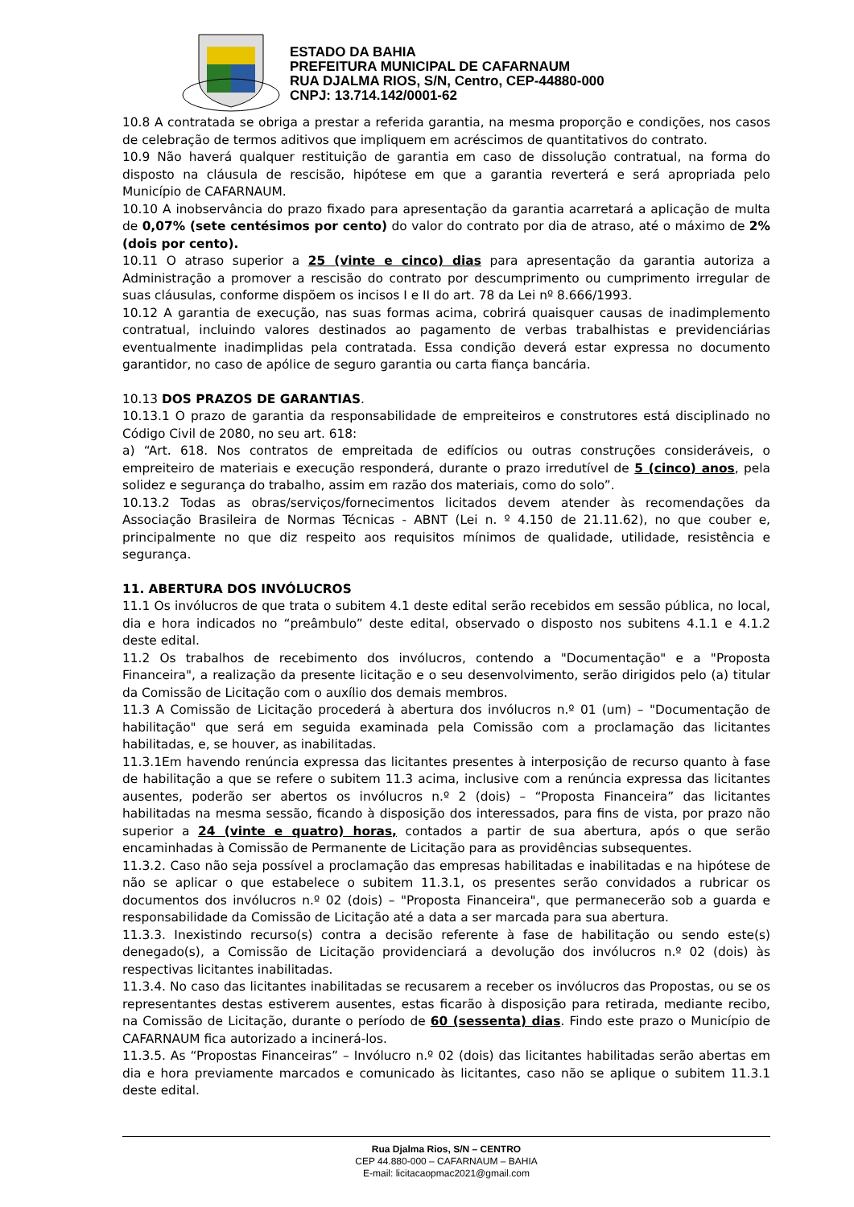ESTADO DA BAHIA
PREFEITURA MUNICIPAL DE CAFARNAUM
RUA DJALMA RIOS, S/N, Centro, CEP-44880-000
CNPJ: 13.714.142/0001-62
10.8 A contratada se obriga a prestar a referida garantia, na mesma proporção e condições, nos casos de celebração de termos aditivos que impliquem em acréscimos de quantitativos do contrato.
10.9 Não haverá qualquer restituição de garantia em caso de dissolução contratual, na forma do disposto na cláusula de rescisão, hipótese em que a garantia reverterá e será apropriada pelo Município de CAFARNAUM.
10.10 A inobservância do prazo fixado para apresentação da garantia acarretará a aplicação de multa de 0,07% (sete centésimos por cento) do valor do contrato por dia de atraso, até o máximo de 2% (dois por cento).
10.11 O atraso superior a 25 (vinte e cinco) dias para apresentação da garantia autoriza a Administração a promover a rescisão do contrato por descumprimento ou cumprimento irregular de suas cláusulas, conforme dispõem os incisos I e II do art. 78 da Lei nº 8.666/1993.
10.12 A garantia de execução, nas suas formas acima, cobrirá quaisquer causas de inadimplemento contratual, incluindo valores destinados ao pagamento de verbas trabalhistas e previdenciárias eventualmente inadimplidas pela contratada. Essa condição deverá estar expressa no documento garantidor, no caso de apólice de seguro garantia ou carta fiança bancária.
10.13 DOS PRAZOS DE GARANTIAS.
10.13.1 O prazo de garantia da responsabilidade de empreiteiros e construtores está disciplinado no Código Civil de 2080, no seu art. 618:
a) “Art. 618. Nos contratos de empreitada de edifícios ou outras construções consideráveis, o empreiteiro de materiais e execução responderá, durante o prazo irredutível de 5 (cinco) anos, pela solidez e segurança do trabalho, assim em razão dos materiais, como do solo”.
10.13.2 Todas as obras/serviços/fornecimentos licitados devem atender às recomendações da Associação Brasileira de Normas Técnicas - ABNT (Lei n. º 4.150 de 21.11.62), no que couber e, principalmente no que diz respeito aos requisitos mínimos de qualidade, utilidade, resistência e segurança.
11. ABERTURA DOS INVÓLUCROS
11.1 Os invólucros de que trata o subitem 4.1 deste edital serão recebidos em sessão pública, no local, dia e hora indicados no “preâmbulo” deste edital, observado o disposto nos subitens 4.1.1 e 4.1.2 deste edital.
11.2 Os trabalhos de recebimento dos invólucros, contendo a "Documentação" e a "Proposta Financeira", a realização da presente licitação e o seu desenvolvimento, serão dirigidos pelo (a) titular da Comissão de Licitação com o auxílio dos demais membros.
11.3 A Comissão de Licitação procederá à abertura dos invólucros n.º 01 (um) – "Documentação de habilitação" que será em seguida examinada pela Comissão com a proclamação das licitantes habilitadas, e, se houver, as inabilitadas.
11.3.1Em havendo renúncia expressa das licitantes presentes à interposição de recurso quanto à fase de habilitação a que se refere o subitem 11.3 acima, inclusive com a renúncia expressa das licitantes ausentes, poderão ser abertos os invólucros n.º 2 (dois) – “Proposta Financeira” das licitantes habilitadas na mesma sessão, ficando à disposição dos interessados, para fins de vista, por prazo não superior a 24 (vinte e quatro) horas, contados a partir de sua abertura, após o que serão encaminhadas à Comissão de Permanente de Licitação para as providências subsequentes.
11.3.2. Caso não seja possível a proclamação das empresas habilitadas e inabilitadas e na hipótese de não se aplicar o que estabelece o subitem 11.3.1, os presentes serão convidados a rubricar os documentos dos invólucros n.º 02 (dois) – "Proposta Financeira", que permanecerão sob a guarda e responsabilidade da Comissão de Licitação até a data a ser marcada para sua abertura.
11.3.3. Inexistindo recurso(s) contra a decisão referente à fase de habilitação ou sendo este(s) denegado(s), a Comissão de Licitação providenciará a devolução dos invólucros n.º 02 (dois) às respectivas licitantes inabilitadas.
11.3.4. No caso das licitantes inabilitadas se recusarem a receber os invólucros das Propostas, ou se os representantes destas estiverem ausentes, estas ficarão à disposição para retirada, mediante recibo, na Comissão de Licitação, durante o período de 60 (sessenta) dias. Findo este prazo o Município de CAFARNAUM fica autorizado a incinerá-los.
11.3.5. As “Propostas Financeiras” – Invólucro n.º 02 (dois) das licitantes habilitadas serão abertas em dia e hora previamente marcados e comunicado às licitantes, caso não se aplique o subitem 11.3.1 deste edital.
Rua Djalma Rios, S/N – CENTRO
CEP 44.880-000 – CAFARNAUM – BAHIA
E-mail: licitacaopmac2021@gmail.com